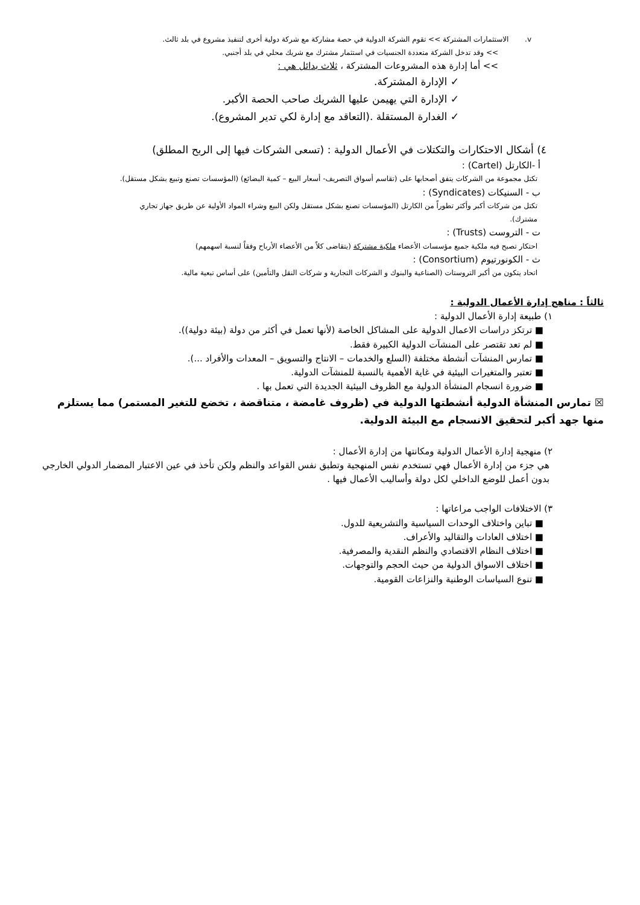v. الاستثمارات المشتركة >> تقوم الشركة الدولية في حصة مشاركة مع شركة دولية أخرى لتنفيذ مشروع في بلد ثالث.
>> وقد تدخل الشركة متعددة الجنسيات في استثمار مشترك مع شريك محلي في بلد أجنبي.
>> أما إدارة هذه المشروعات المشتركة ، ثلاث بدائل هي :
✓ الإدارة المشتركة.
✓ الإدارة التي يهيمن عليها الشريك صاحب الحصة الأكبر.
✓ الغدارة المستقلة .(التعاقد مع إدارة لكي تدير المشروع).
٤) أشكال الاحتكارات والتكتلات في الأعمال الدولية : (تسعى الشركات فيها إلى الربح المطلق)
أ -الكارتل (Cartel) :
تكتل مجموعة من الشركات يتفق أصحابها على (تقاسم أسواق التصريف- أسعار البيع – كمية البضائع) (المؤسسات تصنع وتبيع بشكل مستقل).
ب - السنيكات (Syndicates) :
تكتل من شركات أكبر وأكثر تطوراً من الكارتل (المؤسسات تصنع بشكل مستقل ولكن البيع وشراء المواد الأولية عن طريق جهاز تجاري مشترك).
ت - التروست (Trusts) :
احتكار تصبح فيه ملكية جميع مؤسسات الأعضاء ملكية مشتركة (يتقاضى كلاً من الأعضاء الأرباح وفقاً لنسبة اسهمهم)
ث - الكونورتيوم (Consortium) :
اتحاد يتكون من أكبر التروستات (الصناعية والبنوك و الشركات التجارية و شركات النقل والتأمين) على أساس تبعية مالية.
ثالثاً : مناهج إدارة الأعمال الدولية :
١) طبيعة إدارة الأعمال الدولية :
■ ترتكز دراسات الاعمال الدولية على المشاكل الخاصة (لأنها تعمل في أكثر من دولة (بيئة دولية)).
■ لم تعد تقتصر على المنشآت الدولية الكبيرة فقط.
■ تمارس المنشآت أنشطة مختلفة (السلع والخدمات – الانتاج والتسويق – المعدات والأفراد ...).
■ تعتبر والمتغيرات البيئية في غاية الأهمية بالنسبة للمنشآت الدولية.
■ ضرورة انسجام المنشأة الدولية مع الظروف البيئية الجديدة التي تعمل بها .
☒ تمارس المنشأة الدولية أنشطتها الدولية في (ظروف غامضة ، متناقضة ، تخضع للتغير المستمر) مما يستلزم منها جهد أكبر لتحقيق الانسجام مع البيئة الدولية.
٢) منهجية إدارة الأعمال الدولية ومكانتها من إدارة الأعمال :
هي جزء من إدارة الأعمال فهي تستخدم نفس المنهجية وتطبق نفس القواعد والنظم ولكن تأخذ في عين الاعتبار المضمار الدولي الخارجي بدون أعمل للوضع الداخلي لكل دولة وأساليب الأعمال فيها .
٣) الاختلافات الواجب مراعاتها :
■ تباين واختلاف الوحدات السياسية والتشريعية للدول.
■ اختلاف العادات والتقاليد والأعراف.
■ اختلاف النظام الاقتصادي والنظم النقدية والمصرفية.
■ اختلاف الاسواق الدولية من حيث الحجم والتوجهات.
■ تنوع السياسات الوطنية والنزاعات القومية.